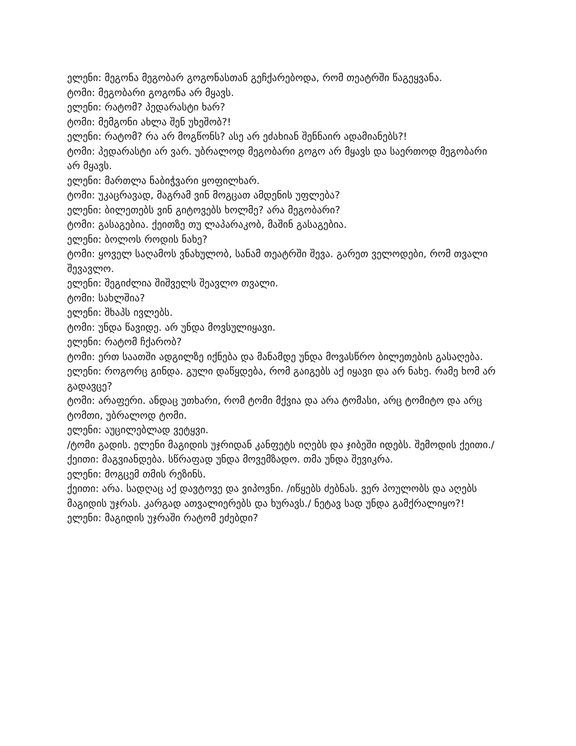ელენი: მეგონა მეგობარ გოგონასთან გეჩქარებოდა, რომ თეატრში წაგეყვანა.
ტომი: მეგობარი გოგონა არ მყავს.
ელენი: რატომ? პედარასტი ხარ?
ტომი: მემგონი ახლა შენ უხეშობ?!
ელენი: რატომ? რა არ მოგწონს? ასე არ ეძახიან შენნაირ ადამიანებს?!
ტომი: პედარასტი არ ვარ. უბრალოდ მეგობარი გოგო არ მყავს და საერთოდ მეგობარი არ მყავს.
ელენი: მართლა ნაბიჭვარი ყოფილხარ.
ტომი: უკაცრავად, მაგრამ ვინ მოგცათ ამდენის უფლება?
ელენი: ბილეთებს ვინ გიტოვებს ხოლმე? არა მეგობარი?
ტომი: გასაგებია. ქეითზე თუ ლაპარაკობ, მაშინ გასაგებია.
ელენი: ბოლოს როდის ნახე?
ტომი: ყოველ საღამოს ვნახულობ, სანამ თეატრში შევა. გარეთ ველოდები, რომ თვალი შევავლო.
ელენი: შეგიძლია შიშველს შეავლო თვალი.
ტომი: სახლშია?
ელენი: შხაპს ივლებს.
ტომი: უნდა წავიდე. არ უნდა მოვსულიყავი.
ელენი: რატომ ჩქარობ?
ტომი: ერთ საათში ადგილზე იქნება და მანამდე უნდა მოვასწრო ბილეთების გასაღება.
ელენი: როგორც გინდა. გული დაწყდება, რომ გაიგებს აქ იყავი და არ ნახე. რამე ხომ არ გადავცე?
ტომი: არაფერი. ანდაც უთხარი, რომ ტომი მქვია და არა ტომასი, არც ტომიტო და არც ტომთი, უბრალოდ ტომი.
ელენი: აუცილებლად ვეტყვი.
/ტომი გადის. ელენი მაგიდის უჯრიდან კანფეტს იღებს და ჯიბეში იდებს. შემოდის ქეითი./
ქეითი: მაგვიანდება. სწრაფად უნდა მოვემზადო. თმა უნდა შევიკრა.
ელენი: მოგცემ თმის რეზინს.
ქეითი: არა. სადღაც აქ დავტოვე და ვიპოვნი. /იწყებს ძებნას. ვერ პოულობს და აღებს მაგიდის უჯრას. კარგად ათვალიერებს და ხურავს./ ნეტავ სად უნდა გამქრალიყო?!
ელენი: მაგიდის უჯრაში რატომ ეძებდი?